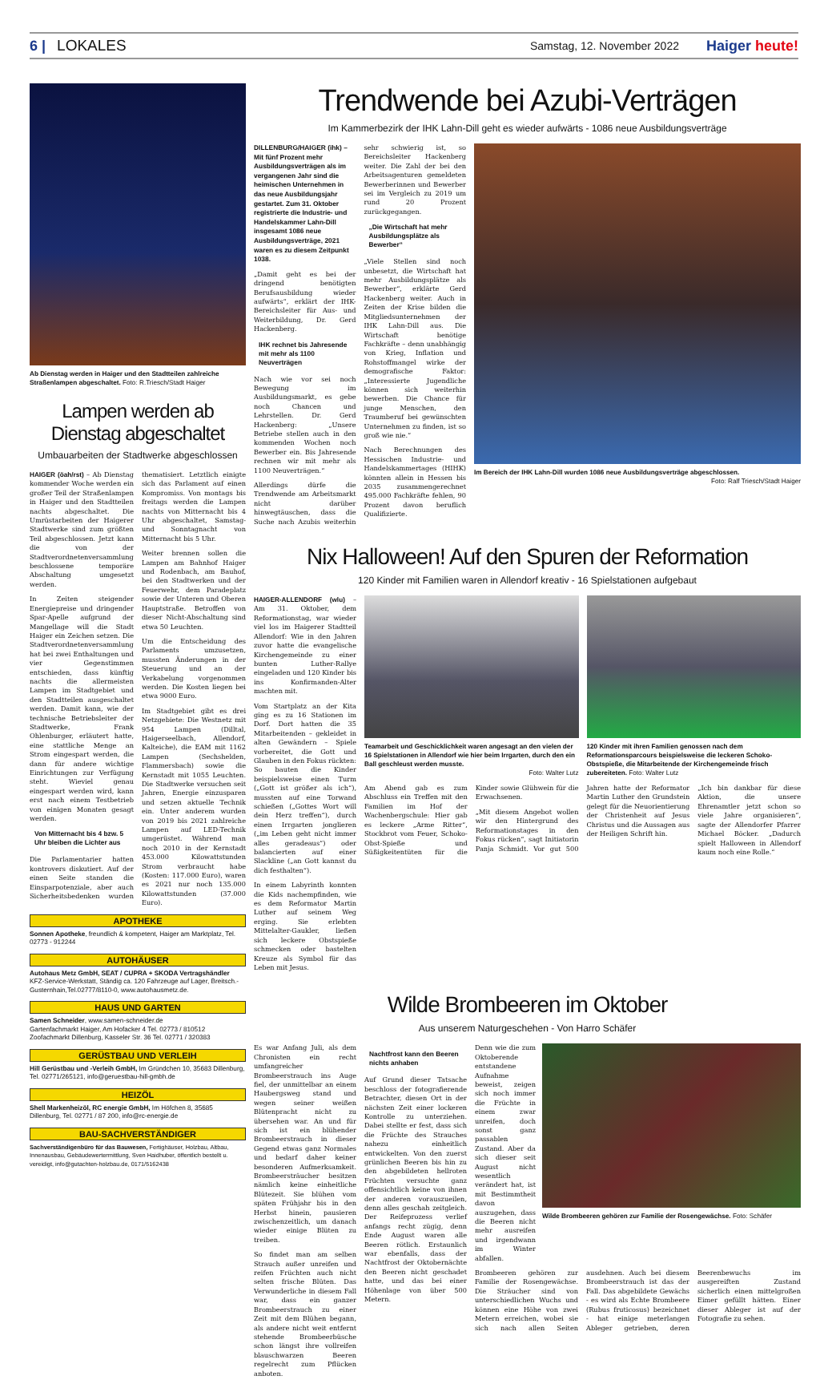6 | LOKALES Samstag, 12. November 2022 Haiger heute!
Ab Dienstag werden in Haiger und den Stadtteilen zahlreiche Straßenlampen abgeschaltet. Foto: R.Triesch/Stadt Haiger
Lampen werden ab Dienstag abgeschaltet
Umbauarbeiten der Stadtwerke abgeschlossen
HAIGER (öah/rst) – Ab Dienstag kommender Woche werden ein großer Teil der Straßenlampen in Haiger und den Stadtteilen nachts abgeschaltet. Die Umrüstarbeiten der Haigerer Stadtwerke sind zum größten Teil abgeschlossen. Jetzt kann die von der Stadtverordnetenversammlung beschlossene temporäre Abschaltung umgesetzt werden.
In Zeiten steigender Energiepreise und dringender Spar-Apelle aufgrund der Mangellage will die Stadt Haiger ein Zeichen setzen. Die Stadtverordnetenversammlung hat bei zwei Enthaltungen und vier Gegenstimmen entschieden, dass künftig nachts die allermeisten Lampen im Stadtgebiet und den Stadtteilen ausgeschaltet werden. Damit kann, wie der technische Betriebsleiter der Stadtwerke, Frank Ohlenburger, erläutert hatte, eine stattliche Menge an Strom eingespart werden, die dann für andere wichtige Einrichtungen zur Verfügung steht. Wieviel genau eingespart werden wird, kann erst nach einem Testbetrieb von einigen Monaten gesagt werden.
Von Mitternacht bis 4 bzw. 5 Uhr bleiben die Lichter aus
Die Parlamentarier hatten kontrovers diskutiert. Auf der einen Seite standen die Einsparpotenziale, aber auch Sicherheitsbedenken wurden thematisiert. Letztlich einigte sich das Parlament auf einen Kompromiss. Von montags bis freitags werden die Lampen nachts von Mitternacht bis 4 Uhr abgeschaltet, Samstag- und Sonntagnacht von Mitternacht bis 5 Uhr.
Weiter brennen sollen die Lampen am Bahnhof Haiger und Rodenbach, am Bauhof, bei den Stadtwerken und der Feuerwehr, dem Paradeplatz sowie der Unteren und Oberen Hauptstraße. Betroffen von dieser Nicht-Abschaltung sind etwa 50 Leuchten.
Um die Entscheidung des Parlaments umzusetzen, mussten Änderungen in der Steuerung und an der Verkabelung vorgenommen werden. Die Kosten liegen bei etwa 9000 Euro.
Im Stadtgebiet gibt es drei Netzgebiete: Die Westnetz mit 954 Lampen (Dilltal, Haigerseelbach, Allendorf, Kalteiche), die EAM mit 1162 Lampen (Sechshelden, Flammersbach) sowie die Kernstadt mit 1055 Leuchten. Die Stadtwerke versuchen seit Jahren, Energie einzusparen und setzen aktuelle Technik ein. Unter anderem wurden von 2019 bis 2021 zahlreiche Lampen auf LED-Technik umgerüstet. Während man noch 2010 in der Kernstadt 453.000 Kilowattstunden Strom verbraucht habe (Kosten: 117.000 Euro), waren es 2021 nur noch 135.000 Kilowattstunden (37.000 Euro).
APOTHEKE
Sonnen Apotheke, freundlich & kompetent, Haiger am Marktplatz, Tel. 02773 - 912244
AUTOHÄUSER
Autohaus Metz GmbH, SEAT / CUPRA + SKODA Vertragshändler
KFZ-Service-Werkstatt, Ständig ca. 120 Fahrzeuge auf Lager, Breitsch.-Gusternhain,Tel.02777/8110-0, www.autohausmetz.de.
HAUS UND GARTEN
Samen Schneider, www.samen-schneider.de
Gartenfachmarkt Haiger, Am Hofacker 4 Tel. 02773 / 810512
Zoofachmarkt Dillenburg, Kasseler Str. 36 Tel. 02771 / 320383
GERÜSTBAU UND VERLEIH
Hill Gerüstbau und -Verleih GmbH, Im Gründchen 10, 35683 Dillenburg, Tel. 02771/265121, info@geruestbau-hill-gmbh.de
HEIZÖL
Shell Markenheizöl, RC energie GmbH, Im Höfchen 8, 35685 Dillenburg, Tel. 02771 / 87 200, info@rc-energie.de
BAU-SACHVERSTÄNDIGER
Sachverständigenbüro für das Bauwesen, Fertighäuser, Holzbau, Altbau, Innenausbau, Gebäudewertermittlung, Sven Haidhuber, öffentlich bestellt u. vereidigt, info@gutachten-holzbau.de, 0171/5162438
Trendwende bei Azubi-Verträgen
Im Kammerbezirk der IHK Lahn-Dill geht es wieder aufwärts - 1086 neue Ausbildungsverträge
DILLENBURG/HAIGER (ihk) – Mit fünf Prozent mehr Ausbildungsverträgen als im vergangenen Jahr sind die heimischen Unternehmen in das neue Ausbildungsjahr gestartet. Zum 31. Oktober registrierte die Industrie- und Handelskammer Lahn-Dill insgesamt 1086 neue Ausbildungsverträge, 2021 waren es zu diesem Zeitpunkt 1038.
„Damit geht es bei der dringend benötigten Berufsausbildung wieder aufwärts“, erklärt der IHK-Bereichsleiter für Aus- und Weiterbildung, Dr. Gerd Hackenberg.
IHK rechnet bis Jahresende mit mehr als 1100 Neuverträgen
Nach wie vor sei noch Bewegung im Ausbildungsmarkt, es gebe noch Chancen und Lehrstellen. Dr. Gerd Hackenberg: „Unsere Betriebe stellen auch in den kommenden Wochen noch Bewerber ein. Bis Jahresende rechnen wir mit mehr als 1100 Neuverträgen.“
Allerdings dürfe die Trendwende am Arbeitsmarkt nicht darüber hinwegtäuschen, dass die Suche nach Azubis weiterhin sehr schwierig ist, so Bereichsleiter Hackenberg weiter. Die Zahl der bei den Arbeitsagenturen gemeldeten Bewerberinnen und Bewerber sei im Vergleich zu 2019 um rund 20 Prozent zurückgegangen.
„Die Wirtschaft hat mehr Ausbildungsplätze als Bewerber“
„Viele Stellen sind noch unbesetzt, die Wirtschaft hat mehr Ausbildungsplätze als Bewerber“, erklärte Gerd Hackenberg weiter. Auch in Zeiten der Krise bilden die Mitgliedsunternehmen der IHK Lahn-Dill aus. Die Wirtschaft benötige Fachkräfte – denn unabhängig von Krieg, Inflation und Rohstoffmangel wirke der demografische Faktor: „Interessierte Jugendliche können sich weiterhin bewerben. Die Chance für junge Menschen, den Traumberuf bei gewünschten Unternehmen zu finden, ist so groß wie nie.“
Nach Berechnungen des Hessischen Industrie- und Handelskammertages (HIHK) könnten allein in Hessen bis 2035 zusammengerechnet 495.000 Fachkräfte fehlen, 90 Prozent davon beruflich Qualifizierte.
Im Bereich der IHK Lahn-Dill wurden 1086 neue Ausbildungsverträge abgeschlossen.
Foto: Ralf Triesch/Stadt Haiger
Nix Halloween! Auf den Spuren der Reformation
120 Kinder mit Familien waren in Allendorf kreativ - 16 Spielstationen aufgebaut
HAIGER-ALLENDORF (wlu) – Am 31. Oktober, dem Reformationstag, war wieder viel los im Haigerer Stadtteil Allendorf: Wie in den Jahren zuvor hatte die evangelische Kirchengemeinde zu einer bunten Luther-Rallye eingeladen und 120 Kinder bis ins Konfirmanden-Alter machten mit.
Vom Startplatz an der Kita ging es zu 16 Stationen im Dorf. Dort hatten die 35 Mitarbeitenden – gekleidet in alten Gewändern – Spiele vorbereitet, die Gott und Glauben in den Fokus rückten: So bauten die Kinder beispielsweise einen Turm („Gott ist größer als ich“), mussten auf eine Torwand schießen („Gottes Wort will dein Herz treffen“), durch einen Irrgarten jonglieren („im Leben geht nicht immer alles geradeaus“) oder balancierten auf einer Slackline („an Gott kannst du dich festhalten“).
In einem Labyrinth konnten die Kids nachempfinden, wie es dem Reformator Martin Luther auf seinem Weg erging. Sie erlebten Mittelalter-Gaukler, ließen sich leckere Obstspieße schmecken oder bastelten Kreuze als Symbol für das Leben mit Jesus.
Teamarbeit und Geschicklichkeit waren angesagt an den vielen der 16 Spielstationen in Allendorf wie hier beim Irrgarten, durch den ein Ball geschleust werden musste.
Foto: Walter Lutz
120 Kinder mit ihren Familien genossen nach dem Reformationsparcours beispielsweise die leckeren Schoko-Obstspieße, die Mitarbeitende der Kirchengemeinde frisch zubereiteten. Foto: Walter Lutz
Am Abend gab es zum Abschluss ein Treffen mit den Familien im Hof der Wachenbergschule: Hier gab es leckere „Arme Ritter“, Stockbrot vom Feuer, Schoko-Obst-Spieße und Süßigkeitentüten für die Kinder sowie Glühwein für die Erwachsenen.
„Mit diesem Angebot wollen wir den Hintergrund des Reformationstages in den Fokus rücken“, sagt Initiatorin Panja Schmidt. Vor gut 500 Jahren hatte der Reformator Martin Luther den Grundstein gelegt für die Neuorientierung der Christenheit auf Jesus Christus und die Aussagen aus der Heiligen Schrift hin.
„Ich bin dankbar für diese Aktion, die unsere Ehrenamtler jetzt schon so viele Jahre organisieren“, sagte der Allendorfer Pfarrer Michael Böcker. „Dadurch spielt Halloween in Allendorf kaum noch eine Rolle.“
Wilde Brombeeren im Oktober
Aus unserem Naturgeschehen - Von Harro Schäfer
Es war Anfang Juli, als dem Chronisten ein recht umfangreicher Brombeerstrauch ins Auge fiel, der unmittelbar an einem Haubergsweg stand und wegen seiner weißen Blütenpracht nicht zu übersehen war. An und für sich ist ein blühender Brombeerstrauch in dieser Gegend etwas ganz Normales und bedarf daher keiner besonderen Aufmerksamkeit. Brombeersträucher besitzen nämlich keine einheitliche Blütezeit. Sie blühen vom späten Frühjahr bis in den Herbst hinein, pausieren zwischenzeitlich, um danach wieder einige Blüten zu treiben.
So findet man am selben Strauch außer unreifen und reifen Früchten auch nicht selten frische Blüten. Das Verwunderliche in diesem Fall war, dass ein ganzer Brombeerstrauch zu einer Zeit mit dem Blühen begann, als andere nicht weit entfernt stehende Brombeerbüsche schon längst ihre vollreifen blauschwarzen Beeren regelrecht zum Pflücken anboten.
Nachtfrost kann den Beeren nichts anhaben
Auf Grund dieser Tatsache beschloss der fotografierende Betrachter, diesen Ort in der nächsten Zeit einer lockeren Kontrolle zu unterziehen. Dabei stellte er fest, dass sich die Früchte des Strauches nahezu einheitlich entwickelten. Von den zuerst grünlichen Beeren bis hin zu den abgebildeten hellroten Früchten versuchte ganz offensichtlich keine von ihnen der anderen vorauszueilen, denn alles geschah zeitgleich. Der Reifeprozess verlief anfangs recht zügig, denn Ende August waren alle Beeren rötlich. Erstaunlich war ebenfalls, dass der Nachtfrost der Oktobernächte den Beeren nicht geschadet hatte, und das bei einer Höhenlage von über 500 Metern.
Denn wie die zum Oktoberende entstandene Aufnahme beweist, zeigen sich noch immer die Früchte in einem zwar unreifen, doch sonst ganz passablen Zustand. Aber da sich dieser seit August nicht wesentlich verändert hat, ist mit Bestimmtheit davon auszugehen, dass die Beeren nicht mehr ausreifen und irgendwann im Winter abfallen.
Wilde Brombeeren gehören zur Familie der Rosengewächse. Foto: Schäfer
Brombeeren gehören zur Familie der Rosengewächse. Die Sträucher sind von unterschiedlichen Wuchs und können eine Höhe von zwei Metern erreichen, wobei sie sich nach allen Seiten ausdehnen. Auch bei diesem Brombeerstrauch ist das der Fall. Das abgebildete Gewächs - es wird als Echte Brombeere (Rubus fruticosus) bezeichnet - hat einige meterlangen Ableger getrieben, deren Beerenbewuchs im ausgereiften Zustand sicherlich einen mittelgroßen Eimer gefüllt hätten. Einer dieser Ableger ist auf der Fotografie zu sehen.